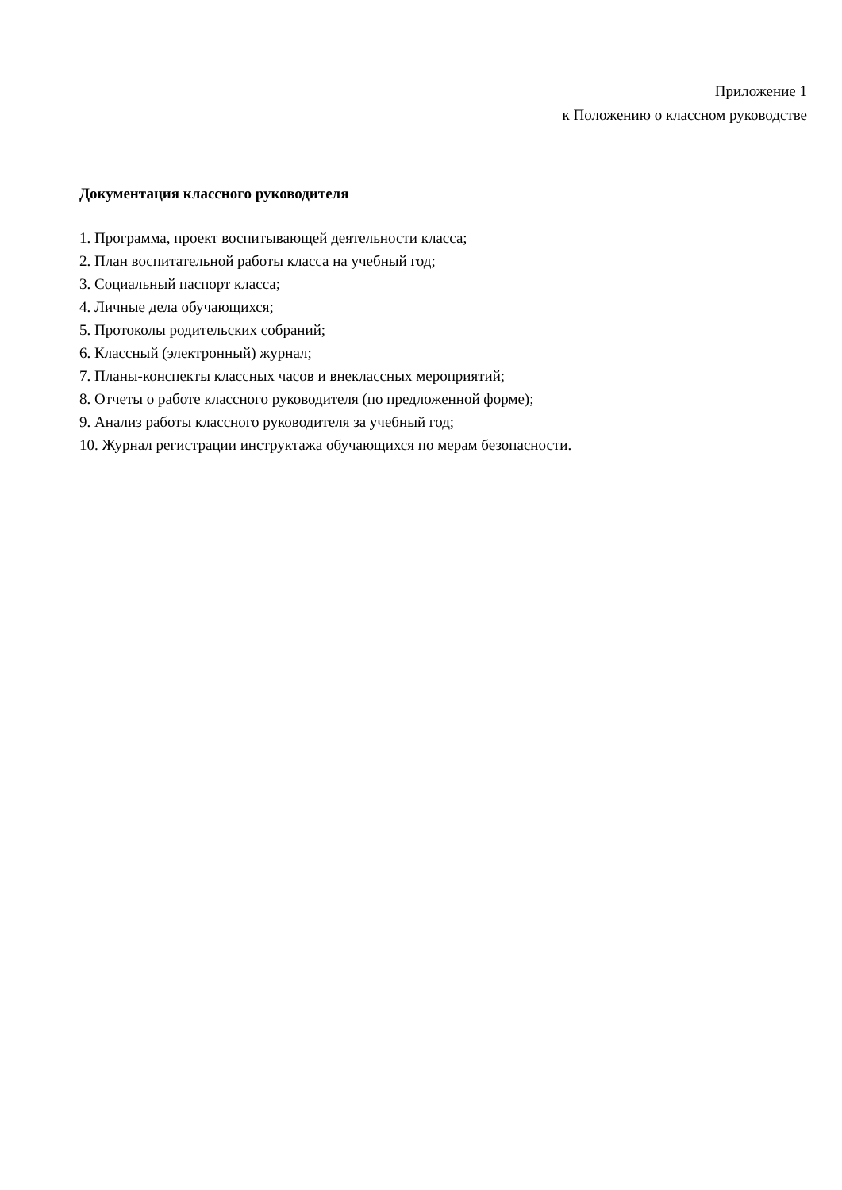Приложение 1
к Положению о классном руководстве
Документация классного руководителя
1. Программа, проект воспитывающей деятельности класса;
2. План воспитательной работы класса на учебный год;
3. Социальный паспорт класса;
4. Личные дела обучающихся;
5. Протоколы родительских собраний;
6. Классный (электронный) журнал;
7. Планы-конспекты классных часов и внеклассных мероприятий;
8. Отчеты о работе классного руководителя (по предложенной форме);
9. Анализ работы классного руководителя за учебный год;
10. Журнал регистрации инструктажа обучающихся по мерам безопасности.